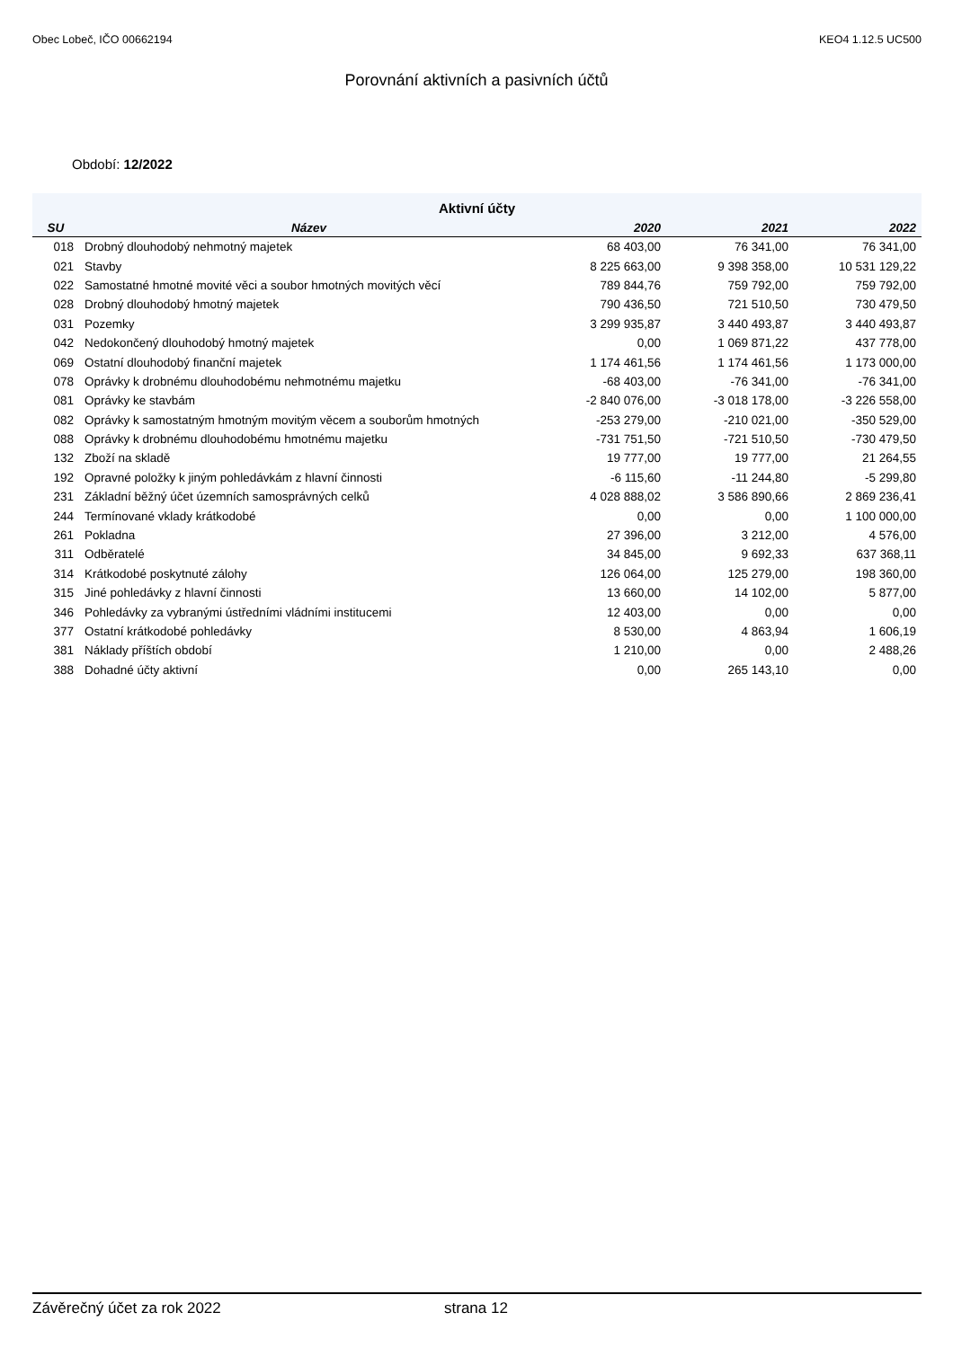Obec Lobeč, IČO 00662194 KEO4 1.12.5 UC500
Porovnání aktivních a pasivních účtů
Období: 12/2022
| Aktivní účty | | | | |
| --- | --- | --- | --- | --- |
| SU | Název | 2020 | 2021 | 2022 |
| 018 | Drobný dlouhodobý nehmotný majetek | 68 403,00 | 76 341,00 | 76 341,00 |
| 021 | Stavby | 8 225 663,00 | 9 398 358,00 | 10 531 129,22 |
| 022 | Samostatné hmotné movité věci a soubor hmotných movitých věcí | 789 844,76 | 759 792,00 | 759 792,00 |
| 028 | Drobný dlouhodobý hmotný majetek | 790 436,50 | 721 510,50 | 730 479,50 |
| 031 | Pozemky | 3 299 935,87 | 3 440 493,87 | 3 440 493,87 |
| 042 | Nedokončený dlouhodobý hmotný majetek | 0,00 | 1 069 871,22 | 437 778,00 |
| 069 | Ostatní dlouhodobý finanční majetek | 1 174 461,56 | 1 174 461,56 | 1 173 000,00 |
| 078 | Oprávky k drobnému dlouhodobému nehmotnému majetku | -68 403,00 | -76 341,00 | -76 341,00 |
| 081 | Oprávky ke stavbám | -2 840 076,00 | -3 018 178,00 | -3 226 558,00 |
| 082 | Oprávky k samostatným hmotným movitým věcem a souborům hmotných | -253 279,00 | -210 021,00 | -350 529,00 |
| 088 | Oprávky k drobnému dlouhodobému hmotnému majetku | -731 751,50 | -721 510,50 | -730 479,50 |
| 132 | Zboží na skladě | 19 777,00 | 19 777,00 | 21 264,55 |
| 192 | Opravné položky k jiným pohledávkám z hlavní činnosti | -6 115,60 | -11 244,80 | -5 299,80 |
| 231 | Základní běžný účet územních samosprávných celků | 4 028 888,02 | 3 586 890,66 | 2 869 236,41 |
| 244 | Termínované vklady krátkodobé | 0,00 | 0,00 | 1 100 000,00 |
| 261 | Pokladna | 27 396,00 | 3 212,00 | 4 576,00 |
| 311 | Odběratelé | 34 845,00 | 9 692,33 | 637 368,11 |
| 314 | Krátkodobé poskytnuté zálohy | 126 064,00 | 125 279,00 | 198 360,00 |
| 315 | Jiné pohledávky z hlavní činnosti | 13 660,00 | 14 102,00 | 5 877,00 |
| 346 | Pohledávky za vybranými ústředními vládními institucemi | 12 403,00 | 0,00 | 0,00 |
| 377 | Ostatní krátkodobé pohledávky | 8 530,00 | 4 863,94 | 1 606,19 |
| 381 | Náklady příštích období | 1 210,00 | 0,00 | 2 488,26 |
| 388 | Dohadné účty aktivní | 0,00 | 265 143,10 | 0,00 |
Závěrečný účet za rok 2022 strana 12